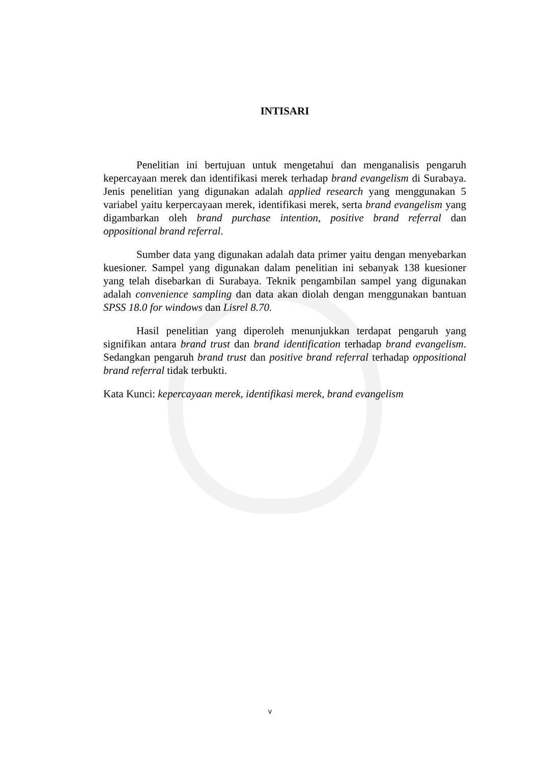INTISARI
Penelitian ini bertujuan untuk mengetahui dan menganalisis pengaruh kepercayaan merek dan identifikasi merek terhadap brand evangelism di Surabaya. Jenis penelitian yang digunakan adalah applied research yang menggunakan 5 variabel yaitu kerpercayaan merek, identifikasi merek, serta brand evangelism yang digambarkan oleh brand purchase intention, positive brand referral dan oppositional brand referral.
Sumber data yang digunakan adalah data primer yaitu dengan menyebarkan kuesioner. Sampel yang digunakan dalam penelitian ini sebanyak 138 kuesioner yang telah disebarkan di Surabaya. Teknik pengambilan sampel yang digunakan adalah convenience sampling dan data akan diolah dengan menggunakan bantuan SPSS 18.0 for windows dan Lisrel 8.70.
Hasil penelitian yang diperoleh menunjukkan terdapat pengaruh yang signifikan antara brand trust dan brand identification terhadap brand evangelism. Sedangkan pengaruh brand trust dan positive brand referral terhadap oppositional brand referral tidak terbukti.
Kata Kunci: kepercayaan merek, identifikasi merek, brand evangelism
v